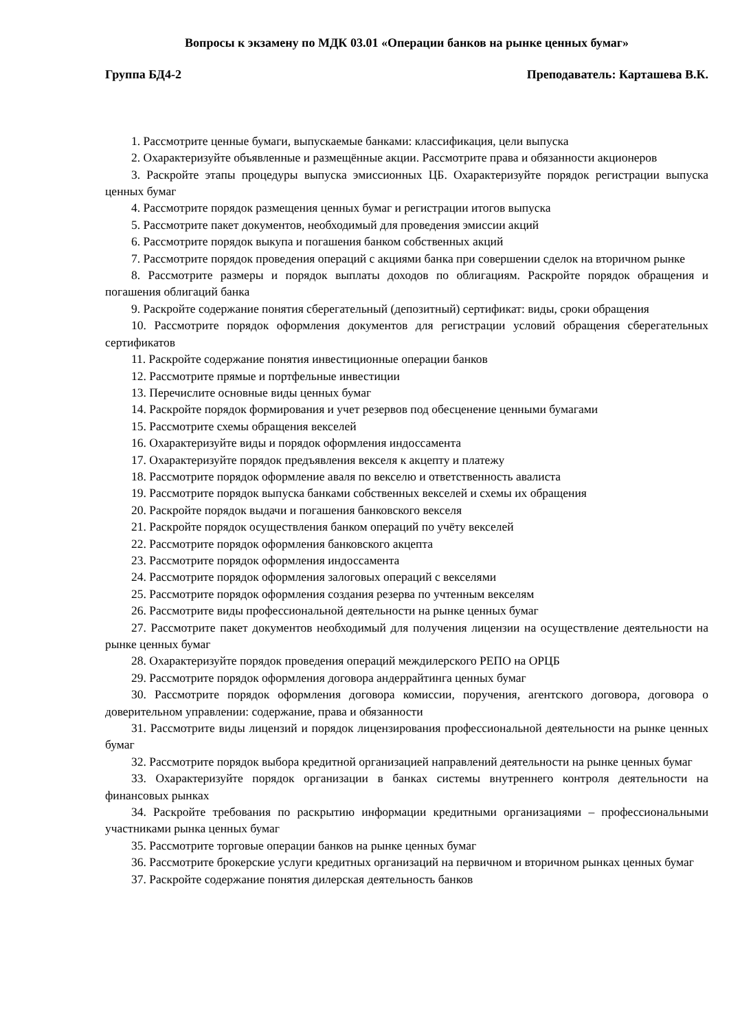Вопросы к экзамену по МДК 03.01 «Операции банков на рынке ценных бумаг»
Группа БД4-2 Преподаватель: Карташева В.К.
1. Рассмотрите ценные бумаги, выпускаемые банками: классификация, цели выпуска
2. Охарактеризуйте объявленные и размещённые акции. Рассмотрите права и обязанности акционеров
3. Раскройте этапы процедуры выпуска эмиссионных ЦБ. Охарактеризуйте порядок регистрации выпуска ценных бумаг
4. Рассмотрите порядок размещения ценных бумаг и регистрации итогов выпуска
5. Рассмотрите пакет документов, необходимый для проведения эмиссии акций
6. Рассмотрите порядок выкупа и погашения банком собственных акций
7. Рассмотрите порядок проведения операций с акциями банка при совершении сделок на вторичном рынке
8. Рассмотрите размеры и порядок выплаты доходов по облигациям. Раскройте порядок обращения и погашения облигаций банка
9. Раскройте содержание понятия сберегательный (депозитный) сертификат: виды, сроки обращения
10. Рассмотрите порядок оформления документов для регистрации условий обращения сберегательных сертификатов
11. Раскройте содержание понятия инвестиционные операции банков
12. Рассмотрите прямые и портфельные инвестиции
13. Перечислите основные виды ценных бумаг
14. Раскройте порядок формирования и учет резервов под обесценение ценными бумагами
15. Рассмотрите схемы обращения векселей
16. Охарактеризуйте виды и порядок оформления индоссамента
17. Охарактеризуйте порядок предъявления векселя к акцепту и платежу
18. Рассмотрите порядок оформление аваля по векселю и ответственность авалиста
19. Рассмотрите порядок выпуска банками собственных векселей и схемы их обращения
20. Раскройте порядок выдачи и погашения банковского векселя
21. Раскройте порядок осуществления банком операций по учёту векселей
22. Рассмотрите порядок оформления банковского акцепта
23. Рассмотрите порядок оформления индоссамента
24. Рассмотрите порядок оформления залоговых операций с векселями
25. Рассмотрите порядок оформления создания резерва по учтенным векселям
26. Рассмотрите виды профессиональной деятельности на рынке ценных бумаг
27. Рассмотрите пакет документов необходимый для получения лицензии на осуществление деятельности на рынке ценных бумаг
28. Охарактеризуйте порядок проведения операций междилерского РЕПО на ОРЦБ
29. Рассмотрите порядок оформления договора андеррайтинга ценных бумаг
30. Рассмотрите порядок оформления договора комиссии, поручения, агентского договора, договора о доверительном управлении: содержание, права и обязанности
31. Рассмотрите виды лицензий и порядок лицензирования профессиональной деятельности на рынке ценных бумаг
32. Рассмотрите порядок выбора кредитной организацией направлений деятельности на рынке ценных бумаг
33. Охарактеризуйте порядок организации в банках системы внутреннего контроля деятельности на финансовых рынках
34. Раскройте требования по раскрытию информации кредитными организациями – профессиональными участниками рынка ценных бумаг
35. Рассмотрите торговые операции банков на рынке ценных бумаг
36. Рассмотрите брокерские услуги кредитных организаций на первичном и вторичном рынках ценных бумаг
37. Раскройте содержание понятия дилерская деятельность банков